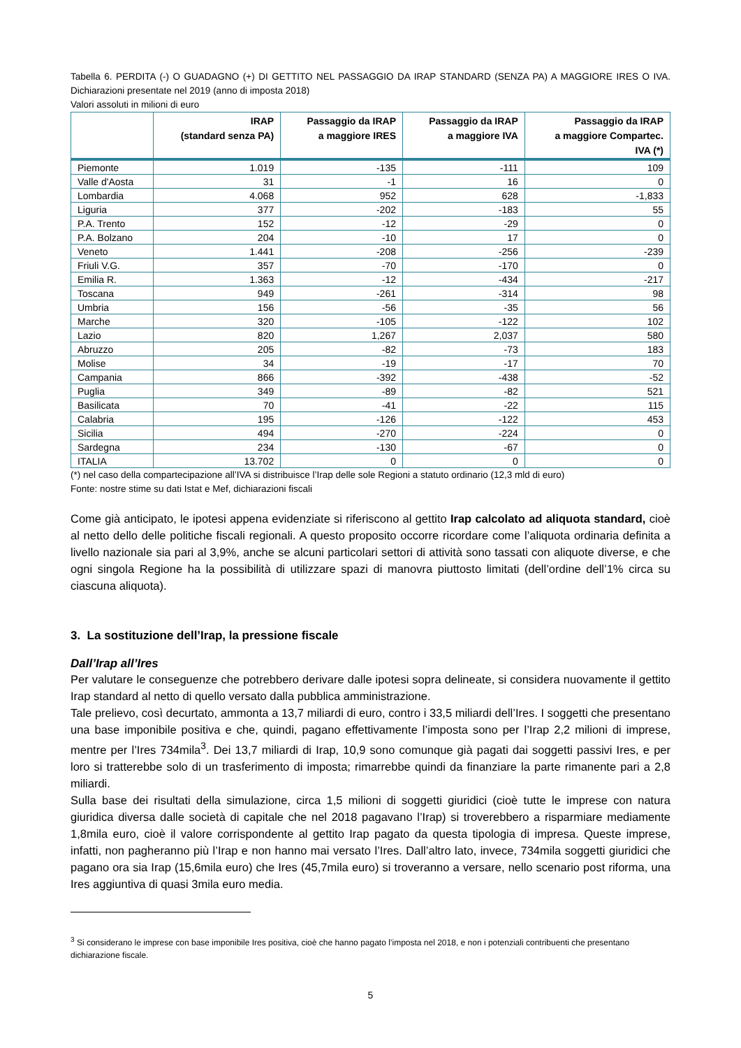Tabella 6. PERDITA (-) O GUADAGNO (+) DI GETTITO NEL PASSAGGIO DA IRAP STANDARD (SENZA PA) A MAGGIORE IRES O IVA. Dichiarazioni presentate nel 2019 (anno di imposta 2018)
Valori assoluti in milioni di euro
| | IRAP (standard senza PA) | Passaggio da IRAP a maggiore IRES | Passaggio da IRAP a maggiore IVA | Passaggio da IRAP a maggiore Compartec. IVA (*) |
| --- | --- | --- | --- | --- |
| Piemonte | 1.019 | -135 | -111 | 109 |
| Valle d'Aosta | 31 | -1 | 16 | 0 |
| Lombardia | 4.068 | 952 | 628 | -1,833 |
| Liguria | 377 | -202 | -183 | 55 |
| P.A. Trento | 152 | -12 | -29 | 0 |
| P.A. Bolzano | 204 | -10 | 17 | 0 |
| Veneto | 1.441 | -208 | -256 | -239 |
| Friuli V.G. | 357 | -70 | -170 | 0 |
| Emilia R. | 1.363 | -12 | -434 | -217 |
| Toscana | 949 | -261 | -314 | 98 |
| Umbria | 156 | -56 | -35 | 56 |
| Marche | 320 | -105 | -122 | 102 |
| Lazio | 820 | 1,267 | 2,037 | 580 |
| Abruzzo | 205 | -82 | -73 | 183 |
| Molise | 34 | -19 | -17 | 70 |
| Campania | 866 | -392 | -438 | -52 |
| Puglia | 349 | -89 | -82 | 521 |
| Basilicata | 70 | -41 | -22 | 115 |
| Calabria | 195 | -126 | -122 | 453 |
| Sicilia | 494 | -270 | -224 | 0 |
| Sardegna | 234 | -130 | -67 | 0 |
| ITALIA | 13.702 | 0 | 0 | 0 |
(*) nel caso della compartecipazione all’IVA si distribuisce l’Irap delle sole Regioni a statuto ordinario (12,3 mld di euro)
Fonte: nostre stime su dati Istat e Mef, dichiarazioni fiscali
Come già anticipato, le ipotesi appena evidenziate si riferiscono al gettito Irap calcolato ad aliquota standard, cioè al netto dello delle politiche fiscali regionali. A questo proposito occorre ricordare come l’aliquota ordinaria definita a livello nazionale sia pari al 3,9%, anche se alcuni particolari settori di attività sono tassati con aliquote diverse, e che ogni singola Regione ha la possibilità di utilizzare spazi di manovra piuttosto limitati (dell’ordine dell’1% circa su ciascuna aliquota).
3. La sostituzione dell’Irap, la pressione fiscale
Dall’Irap all’Ires
Per valutare le conseguenze che potrebbero derivare dalle ipotesi sopra delineate, si considera nuovamente il gettito Irap standard al netto di quello versato dalla pubblica amministrazione.
Tale prelievo, così decurtato, ammonta a 13,7 miliardi di euro, contro i 33,5 miliardi dell’Ires. I soggetti che presentano una base imponibile positiva e che, quindi, pagano effettivamente l’imposta sono per l’Irap 2,2 milioni di imprese, mentre per l’Ires 734mila<sup>3</sup>. Dei 13,7 miliardi di Irap, 10,9 sono comunque già pagati dai soggetti passivi Ires, e per loro si tratterebbe solo di un trasferimento di imposta; rimarrebbe quindi da finanziare la parte rimanente pari a 2,8 miliardi.
Sulla base dei risultati della simulazione, circa 1,5 milioni di soggetti giuridici (cioè tutte le imprese con natura giuridica diversa dalle società di capitale che nel 2018 pagavano l’Irap) si troverebbero a risparmiare mediamente 1,8mila euro, cioè il valore corrispondente al gettito Irap pagato da questa tipologia di impresa. Queste imprese, infatti, non pagheranno più l’Irap e non hanno mai versato l’Ires. Dall’altro lato, invece, 734mila soggetti giuridici che pagano ora sia Irap (15,6mila euro) che Ires (45,7mila euro) si troveranno a versare, nello scenario post riforma, una Ires aggiuntiva di quasi 3mila euro media.
<sup>3</sup> Si considerano le imprese con base imponibile Ires positiva, cioè che hanno pagato l’imposta nel 2018, e non i potenziali contribuenti che presentano dichiarazione fiscale.
5